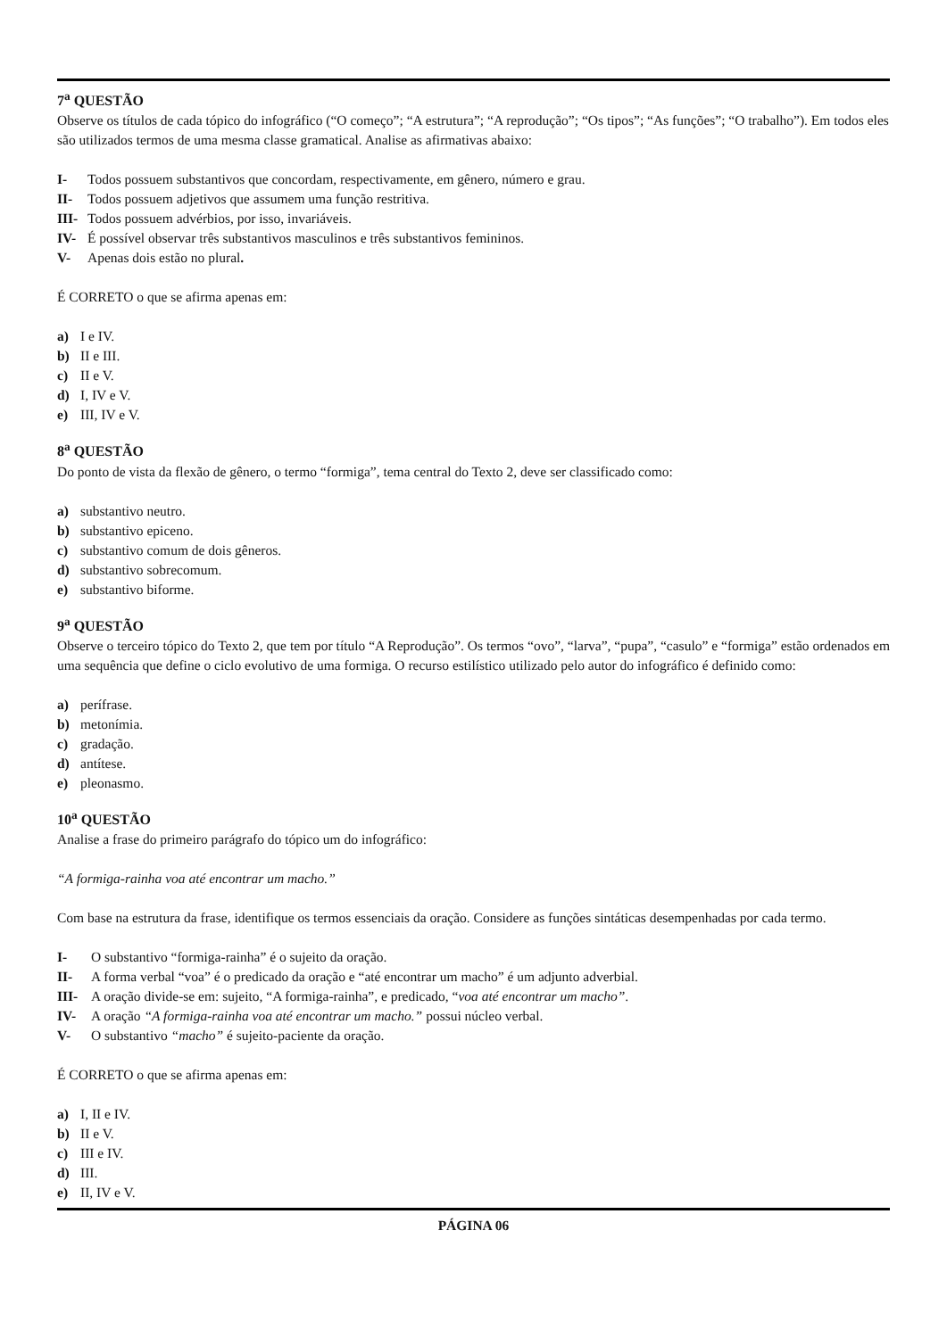7<sup>a</sup> QUESTÃO
Observe os títulos de cada tópico do infográfico (“O começo”; “A estrutura”; “A reprodução”; “Os tipos”; “As funções”; “O trabalho”). Em todos eles são utilizados termos de uma mesma classe gramatical. Analise as afirmativas abaixo:
I- Todos possuem substantivos que concordam, respectivamente, em gênero, número e grau.
II- Todos possuem adjetivos que assumem uma função restritiva.
III- Todos possuem advérbios, por isso, invariáveis.
IV- É possível observar três substantivos masculinos e três substantivos femininos.
V- Apenas dois estão no plural.
É CORRETO o que se afirma apenas em:
a) I e IV.
b) II e III.
c) II e V.
d) I, IV e V.
e) III, IV e V.
8<sup>a</sup> QUESTÃO
Do ponto de vista da flexão de gênero, o termo “formiga”, tema central do Texto 2, deve ser classificado como:
a) substantivo neutro.
b) substantivo epiceno.
c) substantivo comum de dois gêneros.
d) substantivo sobrecomum.
e) substantivo biforme.
9<sup>a</sup> QUESTÃO
Observe o terceiro tópico do Texto 2, que tem por título “A Reprodução”. Os termos “ovo”, “larva”, “pupa”, “casulo” e “formiga” estão ordenados em uma sequência que define o ciclo evolutivo de uma formiga. O recurso estilístico utilizado pelo autor do infográfico é definido como:
a) perífrase.
b) metonímia.
c) gradação.
d) antítese.
e) pleonasmo.
10<sup>a</sup> QUESTÃO
Analise a frase do primeiro parágrafo do tópico um do infográfico:
“A formiga-rainha voa até encontrar um macho.”
Com base na estrutura da frase, identifique os termos essenciais da oração. Considere as funções sintáticas desempenhadas por cada termo.
I- O substantivo “formiga-rainha” é o sujeito da oração.
II- A forma verbal “voa” é o predicado da oração e “até encontrar um macho” é um adjunto adverbial.
III- A oração divide-se em: sujeito, “A formiga-rainha”, e predicado, “voa até encontrar um macho”.
IV- A oração “A formiga-rainha voa até encontrar um macho.” possui núcleo verbal.
V- O substantivo “macho” é sujeito-paciente da oração.
É CORRETO o que se afirma apenas em:
a) I, II e IV.
b) II e V.
c) III e IV.
d) III.
e) II, IV e V.
PÁGINA 06